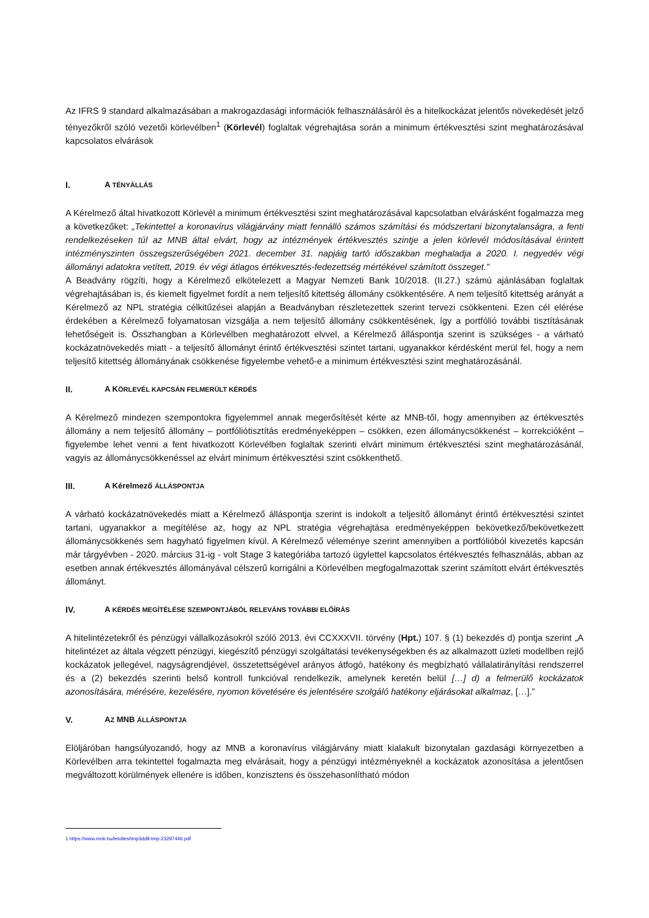Az IFRS 9 standard alkalmazásában a makrogazdasági információk felhasználásáról és a hitelkockázat jelentős növekedését jelző tényezőkről szóló vezetői körlevélben<sup>1</sup> (Körlevél) foglaltak végrehajtása során a minimum értékvesztési szint meghatározásával kapcsolatos elvárások
I. A TÉNYÁLLÁS
A Kérelmező által hivatkozott Körlevél a minimum értékvesztési szint meghatározásával kapcsolatban elvárásként fogalmazza meg a következőket: „Tekintettel a koronavírus világjárvány miatt fennálló számos számítási és módszertani bizonytalanságra, a fenti rendelkezéseken túl az MNB által elvárt, hogy az intézmények értékvesztés szintje a jelen körlevél módosításával érintett intézményszinten összegszerűségében 2021. december 31. napjáig tartó időszakban meghaladja a 2020. I. negyedév végi állományi adatokra vetített, 2019. év végi átlagos értékvesztés-fedezettség mértékével számított összeget.”
A Beadvány rögzíti, hogy a Kérelmező elkötelezett a Magyar Nemzeti Bank 10/2018. (II.27.) számú ajánlásában foglaltak végrehajtásában is, és kiemelt figyelmet fordít a nem teljesítő kitettség állomány csökkentésére. A nem teljesítő kitettség arányát a Kérelmező az NPL stratégia célkitűzései alapján a Beadványban részletezettek szerint tervezi csökkenteni. Ezen cél elérése érdekében a Kérelmező folyamatosan vizsgálja a nem teljesítő állomány csökkentésének, így a portfólió további tisztításának lehetőségeit is. Összhangban a Körlevélben meghatározott elvvel, a Kérelmező álláspontja szerint is szükséges - a várható kockázatnövekedés miatt - a teljesítő állományt érintő értékvesztési szintet tartani, ugyanakkor kérdésként merül fel, hogy a nem teljesítő kitettség állományának csökkenése figyelembe vehető-e a minimum értékvesztési szint meghatározásánál.
II. A KÖRLEVÉL KAPCSÁN FELMERÜLT KÉRDÉS
A Kérelmező mindezen szempontokra figyelemmel annak megerősítését kérte az MNB-től, hogy amennyiben az értékvesztés állomány a nem teljesítő állomány – portfóliótisztítás eredményeképpen – csökken, ezen állománycsökkenést – korrekcióként – figyelembe lehet venni a fent hivatkozott Körlevélben foglaltak szerinti elvárt minimum értékvesztési szint meghatározásánál, vagyis az állománycsökkenéssel az elvárt minimum értékvesztési szint csökkenthető.
III. A Kérelmező ÁLLÁSPONTJA
A várható kockázatnövekedés miatt a Kérelmező álláspontja szerint is indokolt a teljesítő állományt érintő értékvesztési szintet tartani, ugyanakkor a megítélése az, hogy az NPL stratégia végrehajtása eredményeképpen bekövetkező/bekövetkezett állománycsökkenés sem hagyható figyelmen kívül. A Kérelmező véleménye szerint amennyiben a portfólióból kivezetés kapcsán már tárgyévben - 2020. március 31-ig - volt Stage 3 kategóriába tartozó ügylettel kapcsolatos értékvesztés felhasználás, abban az esetben annak értékvesztés állományával célszerű korrigálni a Körlevélben megfogalmazottak szerint számított elvárt értékvesztés állományt.
IV. A KÉRDÉS MEGÍTÉLÉSE SZEMPONTJÁBÓL RELEVÁNS TOVÁBBI ELŐÍRÁS
A hitelintézetekről és pénzügyi vállalkozásokról szóló 2013. évi CCXXXVII. törvény (Hpt.) 107. § (1) bekezdés d) pontja szerint „A hitelintézet az általa végzett pénzügyi, kiegészítő pénzügyi szolgáltatási tevékenységekben és az alkalmazott üzleti modellben rejlő kockázatok jellegével, nagyságrendjével, összetettségével arányos átfogó, hatékony és megbízható vállalatirányítási rendszerrel és a (2) bekezdés szerinti belső kontroll funkcióval rendelkezik, amelynek keretén belül […] d) a felmerülő kockázatok azonosítására, mérésére, kezelésére, nyomon követésére és jelentésére szolgáló hatékony eljárásokat alkalmaz, […].”
V. AZ MNB ÁLLÁSPONTJA
Elöljáróban hangsúlyozandó, hogy az MNB a koronavírus világjárvány miatt kialakult bizonytalan gazdasági környezetben a Körlevélben arra tekintettel fogalmazta meg elvárásait, hogy a pénzügyi intézményeknél a kockázatok azonosítása a jelentősen megváltozott körülmények ellenére is időben, konzisztens és összehasonlítható módon
1 https://www.mnb.hu/letoltes/tmp3dd8-tmp-23297446.pdf